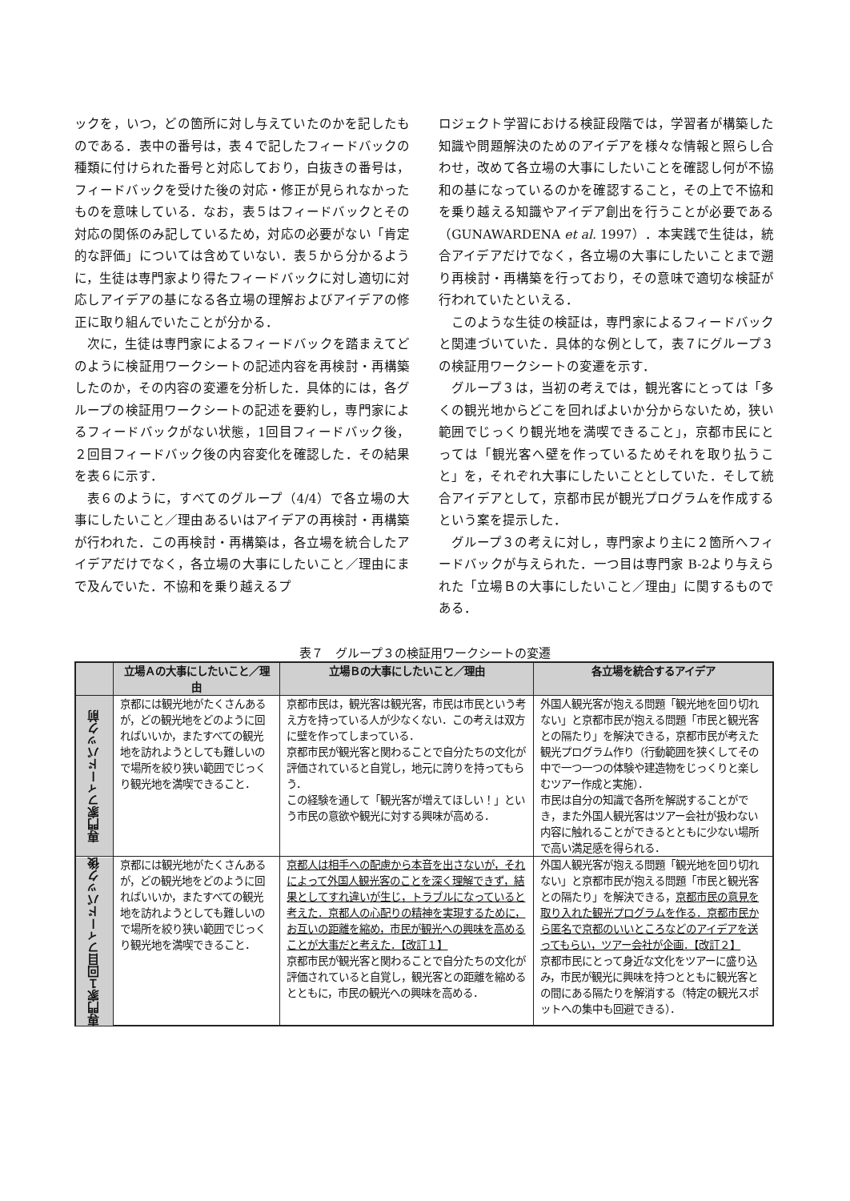ックを，いつ，どの箇所に対し与えていたのかを記したものである．表中の番号は，表４で記したフィードバックの種類に付けられた番号と対応しており，白抜きの番号は，フィードバックを受けた後の対応・修正が見られなかったものを意味している．なお，表５はフィードバックとその対応の関係のみ記しているため，対応の必要がない「肯定的な評価」については含めていない．表５から分かるように，生徒は専門家より得たフィードバックに対し適切に対応しアイデアの基になる各立場の理解およびアイデアの修正に取り組んでいたことが分かる．
次に，生徒は専門家によるフィードバックを踏まえてどのように検証用ワークシートの記述内容を再検討・再構築したのか，その内容の変遷を分析した．具体的には，各グループの検証用ワークシートの記述を要約し，専門家によるフィードバックがない状態，1回目フィードバック後，２回目フィードバック後の内容変化を確認した．その結果を表６に示す．
表６のように，すべてのグループ（4/4）で各立場の大事にしたいこと／理由あるいはアイデアの再検討・再構築が行われた．この再検討・再構築は，各立場を統合したアイデアだけでなく，各立場の大事にしたいこと／理由にまで及んでいた．不協和を乗り越えるプ
ロジェクト学習における検証段階では，学習者が構築した知識や問題解決のためのアイデアを様々な情報と照らし合わせ，改めて各立場の大事にしたいことを確認し何が不協和の基になっているのかを確認すること，その上で不協和を乗り越える知識やアイデア創出を行うことが必要である（GUNAWARDENA et al. 1997）．本実践で生徒は，統合アイデアだけでなく，各立場の大事にしたいことまで遡り再検討・再構築を行っており，その意味で適切な検証が行われていたといえる．
このような生徒の検証は，専門家によるフィードバックと関連づいていた．具体的な例として，表７にグループ３の検証用ワークシートの変遷を示す．
グループ３は，当初の考えでは，観光客にとっては「多くの観光地からどこを回ればよいか分からないため，狭い範囲でじっくり観光地を満喫できること」，京都市民にとっては「観光客へ壁を作っているためそれを取り払うこと」を，それぞれ大事にしたいこととしていた．そして統合アイデアとして，京都市民が観光プログラムを作成するという案を提示した．
グループ３の考えに対し，専門家より主に２箇所へフィードバックが与えられた．一つ目は専門家 B-2より与えられた「立場Ｂの大事にしたいこと／理由」に関するものである．
表７　グループ３の検証用ワークシートの変遷
| | 立場Ａの大事にしたいこと／理由 | 立場Ｂの大事にしたいこと／理由 | 各立場を統合するアイデア |
| --- | --- | --- | --- |
| 専門家フィードバック前 | 京都には観光地がたくさんあるが，どの観光地をどのように回ればいいか，またすべての観光地を訪れようとしても難しいので場所を絞り狭い範囲でじっくり観光地を満喫できること． | 京都市民は，観光客は観光客，市民は市民という考え方を持っている人が少なくない．この考えは双方に壁を作ってしまっている． 京都市民が観光客と関わることで自分たちの文化が評価されていると自覚し，地元に誇りを持ってもらう． この経験を通して「観光客が増えてほしい！」という市民の意欲や観光に対する興味が高める． | 外国人観光客が抱える問題「観光地を回り切れない」と京都市民が抱える問題「市民と観光客との隔たり」を解決できる，京都市民が考えた観光プログラム作り（行動範囲を狭くしてその中で一つ一つの体験や建造物をじっくりと楽しむツアー作成と実施）． 市民は自分の知識で各所を解説することができ，また外国人観光客はツアー会社が扱わない内容に触れることができるとともに少ない場所で高い満足感を得られる． |
| 専門家１回目フィードバック後 | 京都には観光地がたくさんあるが，どの観光地をどのように回ればいいか，またすべての観光地を訪れようとしても難しいので場所を絞り狭い範囲でじっくり観光地を満喫できること． | 京都人は相手への配慮から本音を出さないが，それによって外国人観光客のことを深く理解できず，結果としてすれ違いが生じ，トラブルになっていると考えた．京都人の心配りの精神を実現するために，お互いの距離を縮め，市民が観光への興味を高めることが大事だと考えた．【改訂１】 京都市民が観光客と関わることで自分たちの文化が評価されていると自覚し，観光客との距離を縮めるとともに，市民の観光への興味を高める． | 外国人観光客が抱える問題「観光地を回り切れない」と京都市民が抱える問題「市民と観光客との隔たり」を解決できる， 京都市民の意見を取り入れた観光プログラムを作る．京都市民から匿名で京都のいいところなどのアイデアを送ってもらい，ツアー会社が企画．【改訂２】 京都市民にとって身近な文化をツアーに盛り込み，市民が観光に興味を持つとともに観光客との間にある隔たりを解消する（特定の観光スポットへの集中も回避できる）． |